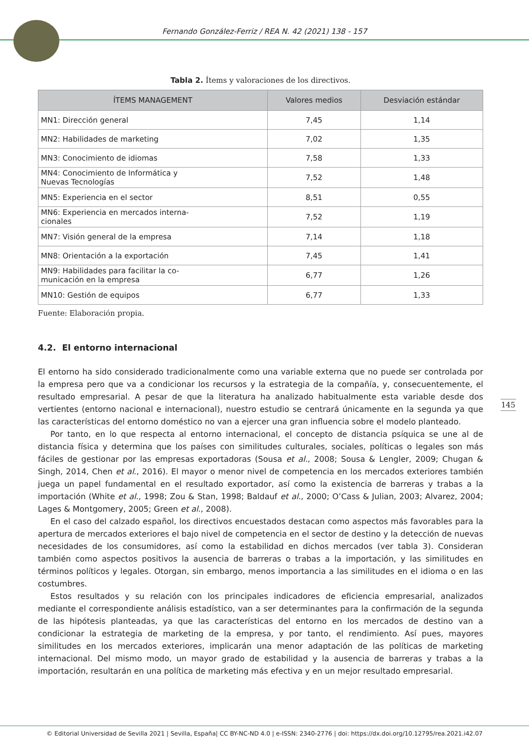Fernando González-Ferriz / REA N. 42 (2021) 138 - 157
Tabla 2. Ítems y valoraciones de los directivos.
| ÍTEMS MANAGEMENT | Valores medios | Desviación estándar |
| --- | --- | --- |
| MN1: Dirección general | 7,45 | 1,14 |
| MN2: Habilidades de marketing | 7,02 | 1,35 |
| MN3: Conocimiento de idiomas | 7,58 | 1,33 |
| MN4: Conocimiento de Informática y Nuevas Tecnologías | 7,52 | 1,48 |
| MN5: Experiencia en el sector | 8,51 | 0,55 |
| MN6: Experiencia en mercados interna- cionales | 7,52 | 1,19 |
| MN7: Visión general de la empresa | 7,14 | 1,18 |
| MN8: Orientación a la exportación | 7,45 | 1,41 |
| MN9: Habilidades para facilitar la co- municación en la empresa | 6,77 | 1,26 |
| MN10: Gestión de equipos | 6,77 | 1,33 |
Fuente: Elaboración propia.
4.2. El entorno internacional
El entorno ha sido considerado tradicionalmente como una variable externa que no puede ser controlada por la empresa pero que va a condicionar los recursos y la estrategia de la compañía, y, consecuentemente, el resultado empresarial. A pesar de que la literatura ha analizado habitualmente esta variable desde dos vertientes (entorno nacional e internacional), nuestro estudio se centrará únicamente en la segunda ya que las características del entorno doméstico no van a ejercer una gran influencia sobre el modelo planteado.
Por tanto, en lo que respecta al entorno internacional, el concepto de distancia psíquica se une al de distancia física y determina que los países con similitudes culturales, sociales, políticas o legales son más fáciles de gestionar por las empresas exportadoras (Sousa et al., 2008; Sousa & Lengler, 2009; Chugan & Singh, 2014, Chen et al., 2016). El mayor o menor nivel de competencia en los mercados exteriores también juega un papel fundamental en el resultado exportador, así como la existencia de barreras y trabas a la importación (White et al., 1998; Zou & Stan, 1998; Baldauf et al., 2000; O’Cass & Julian, 2003; Alvarez, 2004; Lages & Montgomery, 2005; Green et al., 2008).
En el caso del calzado español, los directivos encuestados destacan como aspectos más favorables para la apertura de mercados exteriores el bajo nivel de competencia en el sector de destino y la detección de nuevas necesidades de los consumidores, así como la estabilidad en dichos mercados (ver tabla 3). Consideran también como aspectos positivos la ausencia de barreras o trabas a la importación, y las similitudes en términos políticos y legales. Otorgan, sin embargo, menos importancia a las similitudes en el idioma o en las costumbres.
Estos resultados y su relación con los principales indicadores de eficiencia empresarial, analizados mediante el correspondiente análisis estadístico, van a ser determinantes para la confirmación de la segunda de las hipótesis planteadas, ya que las características del entorno en los mercados de destino van a condicionar la estrategia de marketing de la empresa, y por tanto, el rendimiento. Así pues, mayores similitudes en los mercados exteriores, implicarán una menor adaptación de las políticas de marketing internacional. Del mismo modo, un mayor grado de estabilidad y la ausencia de barreras y trabas a la importación, resultarán en una política de marketing más efectiva y en un mejor resultado empresarial.
145
© Editorial Universidad de Sevilla 2021 | Sevilla, España| CC BY-NC-ND 4.0 | e-ISSN: 2340-2776 | doi: https://dx.doi.org/10.12795/rea.2021.i42.07